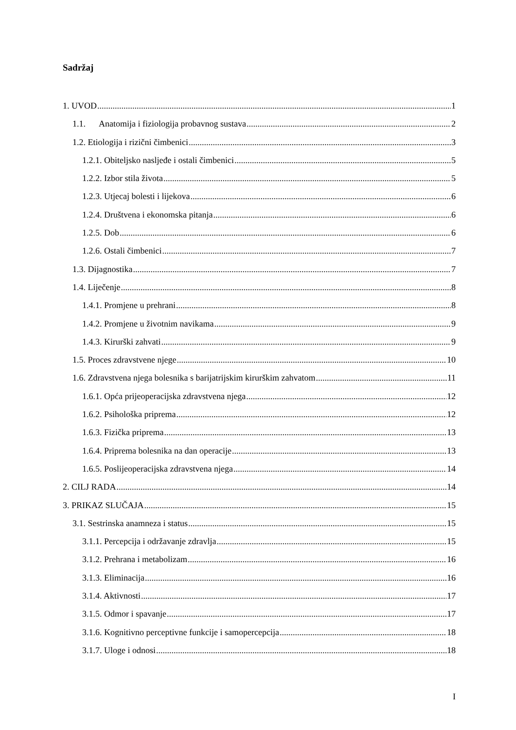Sadržaj
1. UVOD 1
1.1. Anatomija i fiziologija probavnog sustava 2
1.2. Etiologija i rizični čimbenici 3
1.2.1. Obiteljsko nasljeđe i ostali čimbenici 5
1.2.2. Izbor stila života 5
1.2.3. Utjecaj bolesti i lijekova 6
1.2.4. Društvena i ekonomska pitanja 6
1.2.5. Dob 6
1.2.6. Ostali čimbenici 7
1.3. Dijagnostika 7
1.4. Liječenje 8
1.4.1. Promjene u prehrani 8
1.4.2. Promjene u životnim navikama 9
1.4.3. Kirurški zahvati 9
1.5. Proces zdravstvene njege 10
1.6. Zdravstvena njega bolesnika s barijatrijskim kirurškim zahvatom 11
1.6.1. Opća prijeoperacijska zdravstvena njega 12
1.6.2. Psihološka priprema 12
1.6.3. Fizička priprema 13
1.6.4. Priprema bolesnika na dan operacije 13
1.6.5. Poslijeoperacijska zdravstvena njega 14
2. CILJ RADA 14
3. PRIKAZ SLUČAJA 15
3.1. Sestrinska anamneza i status 15
3.1.1. Percepcija i održavanje zdravlja 15
3.1.2. Prehrana i metabolizam 16
3.1.3. Eliminacija 16
3.1.4. Aktivnosti 17
3.1.5. Odmor i spavanje 17
3.1.6. Kognitivno perceptivne funkcije i samopercepcija 18
3.1.7. Uloge i odnosi 18
I